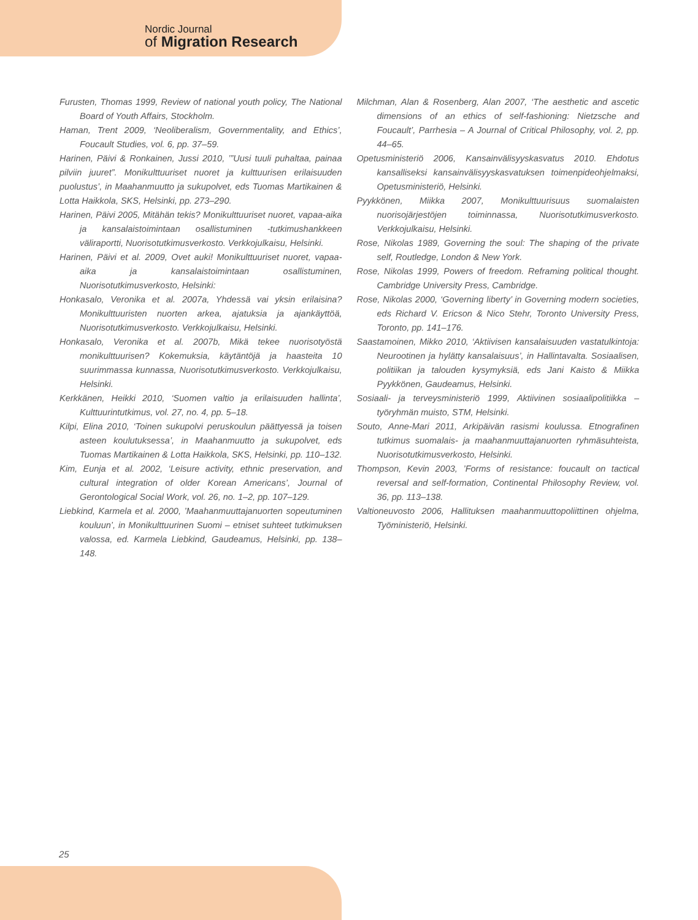Nordic Journal
of Migration Research
Furusten, Thomas 1999, Review of national youth policy, The National Board of Youth Affairs, Stockholm.
Haman, Trent 2009, ‘Neoliberalism, Governmentality, and Ethics’, Foucault Studies, vol. 6, pp. 37–59.
Harinen, Päivi & Ronkainen, Jussi 2010, ’”Uusi tuuli puhaltaa, painaa pilviin juuret”. Monikulttuuriset nuoret ja kulttuurisen erilaisuuden puolustus’, in Maahanmuutto ja sukupolvet, eds Tuomas Martikainen & Lotta Haikkola, SKS, Helsinki, pp. 273–290.
Harinen, Päivi 2005, Mitähän tekis? Monikulttuuriset nuoret, vapaa-aika ja kansalaistoimintaan osallistuminen -tutkimushankkeen väliraportti, Nuorisotutkimusverkosto. Verkkojulkaisu, Helsinki.
Harinen, Päivi et al. 2009, Ovet auki! Monikulttuuriset nuoret, vapaa-aika ja kansalaistoimintaan osallistuminen, Nuorisotutkimusverkosto, Helsinki:
Honkasalo, Veronika et al. 2007a, Yhdessä vai yksin erilaisina? Monikulttuuristen nuorten arkea, ajatuksia ja ajankäyttöä, Nuorisotutkimusverkosto. Verkkojulkaisu, Helsinki.
Honkasalo, Veronika et al. 2007b, Mikä tekee nuorisotyöstä monikulttuurisen? Kokemuksia, käytäntöjä ja haasteita 10 suurimmassa kunnassa, Nuorisotutkimusverkosto. Verkkojulkaisu, Helsinki.
Kerkkänen, Heikki 2010, ‘Suomen valtio ja erilaisuuden hallinta’, Kulttuurintutkimus, vol. 27, no. 4, pp. 5–18.
Kilpi, Elina 2010, ‘Toinen sukupolvi peruskoulun päättyessä ja toisen asteen koulutuksessa’, in Maahanmuutto ja sukupolvet, eds Tuomas Martikainen & Lotta Haikkola, SKS, Helsinki, pp. 110–132.
Kim, Eunja et al. 2002, ‘Leisure activity, ethnic preservation, and cultural integration of older Korean Americans’, Journal of Gerontological Social Work, vol. 26, no. 1–2, pp. 107–129.
Liebkind, Karmela et al. 2000, ’Maahanmuuttajanuorten sopeutuminen kouluun’, in Monikulttuurinen Suomi – etniset suhteet tutkimuksen valossa, ed. Karmela Liebkind, Gaudeamus, Helsinki, pp. 138–148.
Milchman, Alan & Rosenberg, Alan 2007, ‘The aesthetic and ascetic dimensions of an ethics of self-fashioning: Nietzsche and Foucault’, Parrhesia – A Journal of Critical Philosophy, vol. 2, pp. 44–65.
Opetusministeriö 2006, Kansainvälisyyskasvatus 2010. Ehdotus kansalliseksi kansainvälisyyskasvatuksen toimenpideohjelmaksi, Opetusministeriö, Helsinki.
Pyykkönen, Miikka 2007, Monikulttuurisuus suomalaisten nuorisojärjestöjen toiminnassa, Nuorisotutkimusverkosto. Verkkojulkaisu, Helsinki.
Rose, Nikolas 1989, Governing the soul: The shaping of the private self, Routledge, London & New York.
Rose, Nikolas 1999, Powers of freedom. Reframing political thought. Cambridge University Press, Cambridge.
Rose, Nikolas 2000, ‘Governing liberty’ in Governing modern societies, eds Richard V. Ericson & Nico Stehr, Toronto University Press, Toronto, pp. 141–176.
Saastamoinen, Mikko 2010, ‘Aktiivisen kansalaisuuden vastatulkintoja: Neurootinen ja hylätty kansalaisuus’, in Hallintavalta. Sosiaalisen, politiikan ja talouden kysymyksiä, eds Jani Kaisto & Miikka Pyykkönen, Gaudeamus, Helsinki.
Sosiaali- ja terveysministeriö 1999, Aktiivinen sosiaalipolitiikka – työryhmän muisto, STM, Helsinki.
Souto, Anne-Mari 2011, Arkipäivän rasismi koulussa. Etnografinen tutkimus suomalais- ja maahanmuuttajanuorten ryhmäsuhteista, Nuorisotutkimusverkosto, Helsinki.
Thompson, Kevin 2003, ’Forms of resistance: foucault on tactical reversal and self-formation, Continental Philosophy Review, vol. 36, pp. 113–138.
Valtioneuvosto 2006, Hallituksen maahanmuuttopoliittinen ohjelma, Työministeriö, Helsinki.
25